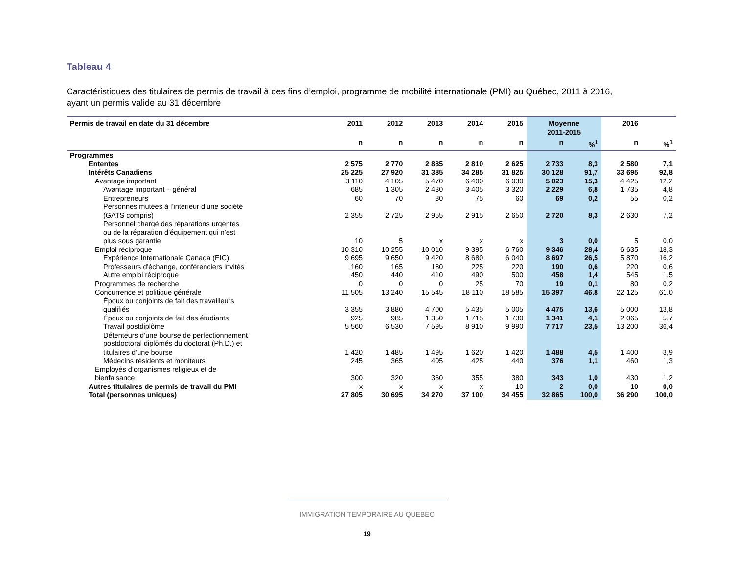Tableau 4
Caractéristiques des titulaires de permis de travail à des fins d’emploi, programme de mobilité internationale (PMI) au Québec, 2011 à 2016, ayant un permis valide au 31 décembre
| Permis de travail en date du 31 décembre | 2011 | 2012 | 2013 | 2014 | 2015 | Moyenne 2011-2015 | | 2016 | |
| --- | --- | --- | --- | --- | --- | --- | --- | --- | --- |
| | n | n | n | n | n | n | %<sup>1</sup> | n | %<sup>1</sup> |
| Programmes | | | | | | | | | |
| Ententes | 2 575 | 2 770 | 2 885 | 2 810 | 2 625 | 2 733 | 8,3 | 2 580 | 7,1 |
| Intérêts Canadiens | 25 225 | 27 920 | 31 385 | 34 285 | 31 825 | 30 128 | 91,7 | 33 695 | 92,8 |
| Avantage important | 3 110 | 4 105 | 5 470 | 6 400 | 6 030 | 5 023 | 15,3 | 4 425 | 12,2 |
| Avantage important – général | 685 | 1 305 | 2 430 | 3 405 | 3 320 | 2 229 | 6,8 | 1 735 | 4,8 |
| Entrepreneurs | 60 | 70 | 80 | 75 | 60 | 69 | 0,2 | 55 | 0,2 |
| Personnes mutées à l’intérieur d’une société (GATS compris) | 2 355 | 2 725 | 2 955 | 2 915 | 2 650 | 2 720 | 8,3 | 2 630 | 7,2 |
| Personnel chargé des réparations urgentes ou de la réparation d’équipement qui n’est plus sous garantie | 10 | 5 | x | x | x | 3 | 0,0 | 5 | 0,0 |
| Emploi réciproque | 10 310 | 10 255 | 10 010 | 9 395 | 6 760 | 9 346 | 28,4 | 6 635 | 18,3 |
| Expérience Internationale Canada (EIC) | 9 695 | 9 650 | 9 420 | 8 680 | 6 040 | 8 697 | 26,5 | 5 870 | 16,2 |
| Professeurs d'échange, conférenciers invités | 160 | 165 | 180 | 225 | 220 | 190 | 0,6 | 220 | 0,6 |
| Autre emploi réciproque | 450 | 440 | 410 | 490 | 500 | 458 | 1,4 | 545 | 1,5 |
| Programmes de recherche | 0 | 0 | 0 | 25 | 70 | 19 | 0,1 | 80 | 0,2 |
| Concurrence et politique générale | 11 505 | 13 240 | 15 545 | 18 110 | 18 585 | 15 397 | 46,8 | 22 125 | 61,0 |
| Époux ou conjoints de fait des travailleurs qualifiés | 3 355 | 3 880 | 4 700 | 5 435 | 5 005 | 4 475 | 13,6 | 5 000 | 13,8 |
| Époux ou conjoints de fait des étudiants | 925 | 985 | 1 350 | 1 715 | 1 730 | 1 341 | 4,1 | 2 065 | 5,7 |
| Travail postdiplôme | 5 560 | 6 530 | 7 595 | 8 910 | 9 990 | 7 717 | 23,5 | 13 200 | 36,4 |
| Détenteurs d’une bourse de perfectionnement postdoctoral diplômés du doctorat (Ph.D.) et titulaires d’une bourse | 1 420 | 1 485 | 1 495 | 1 620 | 1 420 | 1 488 | 4,5 | 1 400 | 3,9 |
| Médecins résidents et moniteurs | 245 | 365 | 405 | 425 | 440 | 376 | 1,1 | 460 | 1,3 |
| Employés d’organismes religieux et de bienfaisance | 300 | 320 | 360 | 355 | 380 | 343 | 1,0 | 430 | 1,2 |
| Autres titulaires de permis de travail du PMI | x | x | x | x | 10 | 2 | 0,0 | 10 | 0,0 |
| Total (personnes uniques) | 27 805 | 30 695 | 34 270 | 37 100 | 34 455 | 32 865 | 100,0 | 36 290 | 100,0 |
IMMIGRATION TEMPORAIRE AU QUEBEC
19